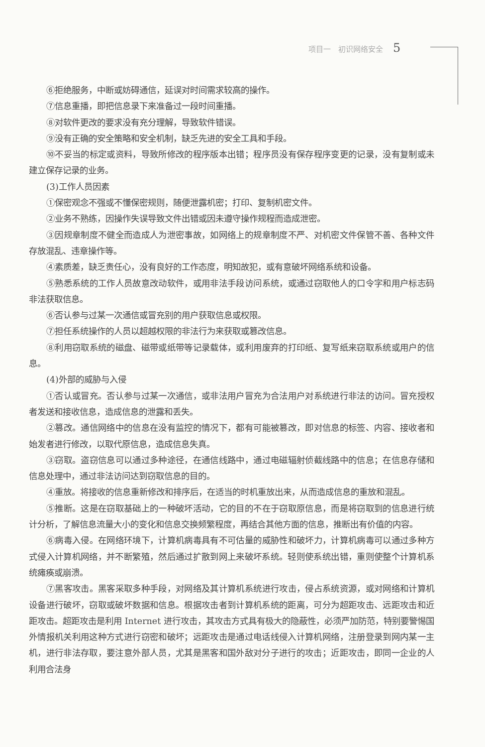项目一　初识网络安全 5
⑥拒绝服务，中断或妨碍通信，延误对时间需求较高的操作。
⑦信息重播，即把信息录下来准备过一段时间重播。
⑧对软件更改的要求没有充分理解，导致软件错误。
⑨没有正确的安全策略和安全机制，缺乏先进的安全工具和手段。
⑩不妥当的标定或资料，导致所修改的程序版本出错；程序员没有保存程序变更的记录，没有复制或未建立保存记录的业务。
(3)工作人员因素
①保密观念不强或不懂保密规则，随便泄露机密；打印、复制机密文件。
②业务不熟练，因操作失误导致文件出错或因未遵守操作规程而造成泄密。
③因规章制度不健全而造成人为泄密事故，如网络上的规章制度不严、对机密文件保管不善、各种文件存放混乱、违章操作等。
④素质差，缺乏责任心，没有良好的工作态度，明知故犯，或有意破坏网络系统和设备。
⑤熟悉系统的工作人员故意改动软件，或用非法手段访问系统，或通过窃取他人的口令字和用户标志码非法获取信息。
⑥否认参与过某一次通信或冒充别的用户获取信息或权限。
⑦担任系统操作的人员以超越权限的非法行为来获取或篡改信息。
⑧利用窃取系统的磁盘、磁带或纸带等记录载体，或利用废弃的打印纸、复写纸来窃取系统或用户的信息。
(4)外部的威胁与入侵
①否认或冒充。否认参与过某一次通信，或非法用户冒充为合法用户对系统进行非法的访问。冒充授权者发送和接收信息，造成信息的泄露和丢失。
②篡改。通信网络中的信息在没有监控的情况下，都有可能被篡改，即对信息的标签、内容、接收者和始发者进行修改，以取代原信息，造成信息失真。
③窃取。盗窃信息可以通过多种途径，在通信线路中，通过电磁辐射侦截线路中的信息；在信息存储和信息处理中，通过非法访问达到窃取信息的目的。
④重放。将接收的信息重新修改和排序后，在适当的时机重放出来，从而造成信息的重放和混乱。
⑤推断。这是在窃取基础上的一种破坏活动，它的目的不在于窃取原信息，而是将窃取到的信息进行统计分析，了解信息流量大小的变化和信息交换频繁程度，再结合其他方面的信息，推断出有价值的内容。
⑥病毒入侵。在网络环境下，计算机病毒具有不可估量的威胁性和破坏力，计算机病毒可以通过多种方式侵入计算机网络，并不断繁殖，然后通过扩散到网上来破坏系统。轻则使系统出错，重则使整个计算机系统瘫痪或崩溃。
⑦黑客攻击。黑客采取多种手段，对网络及其计算机系统进行攻击，侵占系统资源，或对网络和计算机设备进行破坏，窃取或破坏数据和信息。根据攻击者到计算机系统的距离，可分为超距攻击、远距攻击和近距攻击。超距攻击是利用 Internet 进行攻击，其攻击方式具有极大的隐蔽性，必须严加防范，特别要警惕国外情报机关利用这种方式进行窃密和破坏；远距攻击是通过电话线侵入计算机网络，注册登录到网内某一主机，进行非法存取，要注意外部人员，尤其是黑客和国外敌对分子进行的攻击；近距攻击，即同一企业的人利用合法身